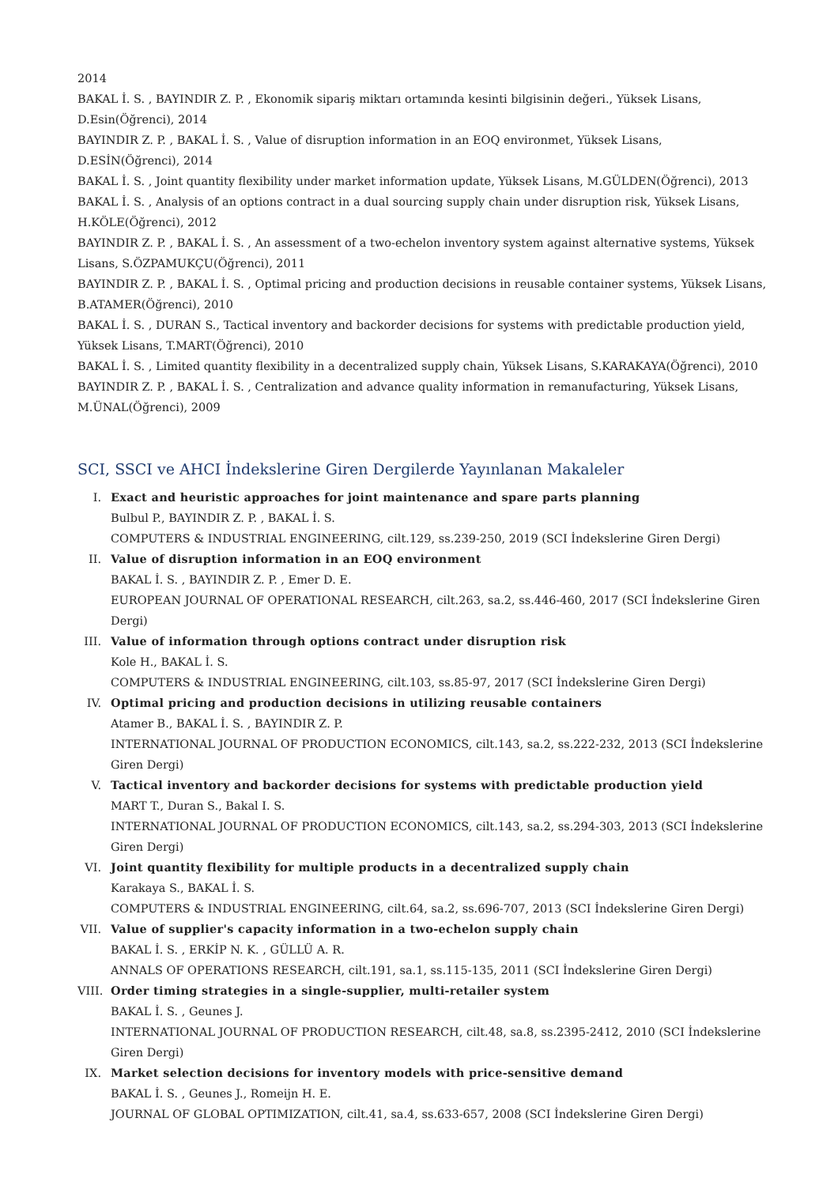2014
BAKAL İ. S. , BAYINDIR Z. P. , Ekonomik sipariş miktarı ortamında kesinti bilgisinin değeri., Yüksek Lisans, D.Esin(Öğrenci), 2014
BAYINDIR Z. P. , BAKAL İ. S. , Value of disruption information in an EOQ environmet, Yüksek Lisans, D.ESİN(Öğrenci), 2014
BAKAL İ. S. , Joint quantity flexibility under market information update, Yüksek Lisans, M.GÜLDEN(Öğrenci), 2013
BAKAL İ. S. , Analysis of an options contract in a dual sourcing supply chain under disruption risk, Yüksek Lisans, H.KÖLE(Öğrenci), 2012
BAYINDIR Z. P. , BAKAL İ. S. , An assessment of a two-echelon inventory system against alternative systems, Yüksek Lisans, S.ÖZPAMUKÇU(Öğrenci), 2011
BAYINDIR Z. P. , BAKAL İ. S. , Optimal pricing and production decisions in reusable container systems, Yüksek Lisans, B.ATAMER(Öğrenci), 2010
BAKAL İ. S. , DURAN S., Tactical inventory and backorder decisions for systems with predictable production yield, Yüksek Lisans, T.MART(Öğrenci), 2010
BAKAL İ. S. , Limited quantity flexibility in a decentralized supply chain, Yüksek Lisans, S.KARAKAYA(Öğrenci), 2010
BAYINDIR Z. P. , BAKAL İ. S. , Centralization and advance quality information in remanufacturing, Yüksek Lisans, M.ÜNAL(Öğrenci), 2009
SCI, SSCI ve AHCI İndekslerine Giren Dergilerde Yayınlanan Makaleler
I.
Exact and heuristic approaches for joint maintenance and spare parts planning
Bulbul P., BAYINDIR Z. P. , BAKAL İ. S.
COMPUTERS & INDUSTRIAL ENGINEERING, cilt.129, ss.239-250, 2019 (SCI İndekslerine Giren Dergi)
II.
Value of disruption information in an EOQ environment
BAKAL İ. S. , BAYINDIR Z. P. , Emer D. E.
EUROPEAN JOURNAL OF OPERATIONAL RESEARCH, cilt.263, sa.2, ss.446-460, 2017 (SCI İndekslerine Giren Dergi)
III.
Value of information through options contract under disruption risk
Kole H., BAKAL İ. S.
COMPUTERS & INDUSTRIAL ENGINEERING, cilt.103, ss.85-97, 2017 (SCI İndekslerine Giren Dergi)
IV.
Optimal pricing and production decisions in utilizing reusable containers
Atamer B., BAKAL İ. S. , BAYINDIR Z. P.
INTERNATIONAL JOURNAL OF PRODUCTION ECONOMICS, cilt.143, sa.2, ss.222-232, 2013 (SCI İndekslerine Giren Dergi)
V.
Tactical inventory and backorder decisions for systems with predictable production yield
MART T., Duran S., Bakal I. S.
INTERNATIONAL JOURNAL OF PRODUCTION ECONOMICS, cilt.143, sa.2, ss.294-303, 2013 (SCI İndekslerine Giren Dergi)
VI.
Joint quantity flexibility for multiple products in a decentralized supply chain
Karakaya S., BAKAL İ. S.
COMPUTERS & INDUSTRIAL ENGINEERING, cilt.64, sa.2, ss.696-707, 2013 (SCI İndekslerine Giren Dergi)
VII.
Value of supplier's capacity information in a two-echelon supply chain
BAKAL İ. S. , ERKİP N. K. , GÜLLÜ A. R.
ANNALS OF OPERATIONS RESEARCH, cilt.191, sa.1, ss.115-135, 2011 (SCI İndekslerine Giren Dergi)
VIII.
Order timing strategies in a single-supplier, multi-retailer system
BAKAL İ. S. , Geunes J.
INTERNATIONAL JOURNAL OF PRODUCTION RESEARCH, cilt.48, sa.8, ss.2395-2412, 2010 (SCI İndekslerine Giren Dergi)
IX.
Market selection decisions for inventory models with price-sensitive demand
BAKAL İ. S. , Geunes J., Romeijn H. E.
JOURNAL OF GLOBAL OPTIMIZATION, cilt.41, sa.4, ss.633-657, 2008 (SCI İndekslerine Giren Dergi)